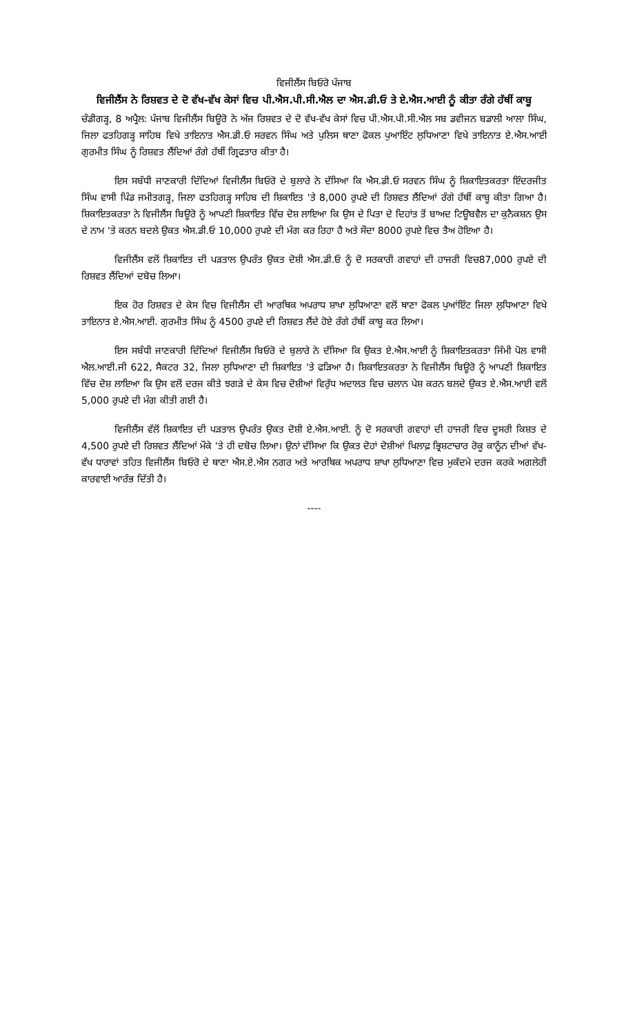ਵਿਜੀਲੈਂਸ ਬਿਓਰੋ ਪੰਜਾਬ
ਵਿਜੀਲੈਂਸ ਨੇ ਰਿਸ਼ਵਤ ਦੇ ਦੋ ਵੱਖ-ਵੱਖ ਕੇਸਾਂ ਵਿਚ ਪੀ.ਐਸ.ਪੀ.ਸੀ.ਐਲ ਦਾ ਐਸ.ਡੀ.ਓ ਤੇ ਏ.ਐਸ.ਆਈ ਨੂੰ ਕੀਤਾ ਰੰਗੇ ਹੱਥੀਂ ਕਾਬੂ
ਚੰਡੀਗੜ੍ਹ, 8 ਅਪ੍ਰੈਲ: ਪੰਜਾਬ ਵਿਜੀਲੈਂਸ ਬਿਊਰੋ ਨੇ ਅੱਜ ਰਿਸ਼ਵਤ ਦੇ ਦੋ ਵੱਖ-ਵੱਖ ਕੇਸਾਂ ਵਿਚ ਪੀ.ਐਸ.ਪੀ.ਸੀ.ਐਲ ਸਬ ਡਵੀਜਨ ਬਡਾਲੀ ਆਲਾ ਸਿੰਘ, ਜਿਲਾ ਫਤਹਿਗੜ੍ਹ ਸਾਹਿਬ ਵਿਖੇ ਤਾਇਨਾਤ ਐਸ.ਡੀ.ਓ ਸਰਵਨ ਸਿੰਘ ਅਤੇ ਪੁਲਿਸ ਥਾਣਾ ਫੋਕਲ ਪੁਆਇੰਟ ਲੁਧਿਆਣਾ ਵਿਖੇ ਤਾਇਨਾਤ ਏ.ਐਸ.ਆਈ ਗੁਰਮੀਤ ਸਿੰਘ ਨੂੰ ਰਿਸ਼ਵਤ ਲੈਂਦਿਆਂ ਰੰਗੇ ਹੱਥੀਂ ਗ੍ਰਿਫਤਾਰ ਕੀਤਾ ਹੈ।
ਇਸ ਸਬੰਧੀ ਜਾਣਕਾਰੀ ਦਿੰਦਿਆਂ ਵਿਜੀਲੈਂਸ ਬਿਓਰੋ ਦੇ ਬੁਲਾਰੇ ਨੇ ਦੱਸਿਆ ਕਿ ਐਸ.ਡੀ.ਓ ਸਰਵਨ ਸਿੰਘ ਨੂੰ ਸ਼ਿਕਾਇਤਕਰਤਾ ਇੰਦਰਜੀਤ ਸਿੰਘ ਵਾਸੀ ਪਿੰਡ ਜਮੀਤਗੜ੍ਹ, ਜਿਲਾ ਫਤਹਿਗੜ੍ਹ ਸਾਹਿਬ ਦੀ ਸ਼ਿਕਾਇਤ 'ਤੇ 8,000 ਰੁਪਏ ਦੀ ਰਿਸ਼ਵਤ ਲੈਂਦਿਆਂ ਰੰਗੇ ਹੱਥੀਂ ਕਾਬੂ ਕੀਤਾ ਗਿਆ ਹੈ। ਸ਼ਿਕਾਇਤਕਰਤਾ ਨੇ ਵਿਜੀਲੈਂਸ ਬਿਊਰੋ ਨੂੰ ਆਪਣੀ ਸ਼ਿਕਾਇਤ ਵਿੱਚ ਦੋਸ਼ ਲਾਇਆ ਕਿ ਉਸ ਦੇ ਪਿਤਾ ਦੇ ਦਿਹਾਂਤ ਤੋਂ ਬਾਅਦ ਟਿਊਬਵੈਲ ਦਾ ਕੁਨੈਕਸ਼ਨ ਉਸ ਦੇ ਨਾਮ 'ਤੇ ਕਰਨ ਬਦਲੇ ਉਕਤ ਐਸ.ਡੀ.ਓ 10,000 ਰੁਪਏ ਦੀ ਮੰਗ ਕਰ ਰਿਹਾ ਹੈ ਅਤੇ ਸੌਦਾ 8000 ਰੁਪਏ ਵਿਚ ਤੈਅ ਹੋਇਆ ਹੈ।
ਵਿਜੀਲੈਂਸ ਵਲੋਂ ਸ਼ਿਕਾਇਤ ਦੀ ਪੜਤਾਲ ਉਪਰੰਤ ਉਕਤ ਦੋਸ਼ੀ ਐਸ.ਡੀ.ਓ ਨੂੰ ਦੋ ਸਰਕਾਰੀ ਗਵਾਹਾਂ ਦੀ ਹਾਜਰੀ ਵਿਚ87,000 ਰੁਪਏ ਦੀ ਰਿਸ਼ਵਤ ਲੈਂਦਿਆਂ ਦਬੋਚ ਲਿਆ।
ਇਕ ਹੋਰ ਰਿਸ਼ਵਤ ਦੇ ਕੇਸ ਵਿਚ ਵਿਜੀਲੈਂਸ ਦੀ ਆਰਥਿਕ ਅਪਰਾਧ ਸ਼ਾਖਾ ਲੁਧਿਆਣਾ ਵਲੋਂ ਥਾਣਾ ਫੋਕਲ ਪੁਆਂਇੰਟ ਜਿਲਾ ਲੁਧਿਆਣਾ ਵਿਖੇ ਤਾਇਨਾਤ ਏ.ਐਸ.ਆਈ. ਗੁਰਮੀਤ ਸਿੰਘ ਨੂੰ 4500 ਰੁਪਏ ਦੀ ਰਿਸ਼ਵਤ ਲੈਂਦੇ ਹੋਏ ਰੰਗੇ ਹੱਥੀਂ ਕਾਬੂ ਕਰ ਲਿਆ।
ਇਸ ਸਬੰਧੀ ਜਾਣਕਾਰੀ ਦਿੰਦਿਆਂ ਵਿਜੀਲੈਂਸ ਬਿਓਰੋ ਦੇ ਬੁਲਾਰੇ ਨੇ ਦੱਸਿਆ ਕਿ ਉਕਤ ਏ.ਐਸ.ਆਈ ਨੂੰ ਸ਼ਿਕਾਇਤਕਰਤਾ ਜਿੰਮੀ ਪੋਲ ਵਾਸੀ ਐਲ.ਆਈ.ਜੀ 622, ਸੈਕਟਰ 32, ਜਿਲਾ ਲੁਧਿਆਣਾ ਦੀ ਸ਼ਿਕਾਇਤ 'ਤੇ ਫੜਿਆ ਹੈ। ਸ਼ਿਕਾਇਤਕਰਤਾ ਨੇ ਵਿਜੀਲੈਂਸ ਬਿਊਰੋ ਨੂੰ ਆਪਣੀ ਸ਼ਿਕਾਇਤ ਵਿੱਚ ਦੋਸ਼ ਲਾਇਆ ਕਿ ਉਸ ਵਲੋਂ ਦਰਜ ਕੀਤੇ ਝਗੜੇ ਦੇ ਕੇਸ ਵਿਚ ਦੋਸ਼ੀਆਂ ਵਿਰੁੱਧ ਅਦਾਲਤ ਵਿਚ ਚਲਾਨ ਪੇਸ਼ ਕਰਨ ਬਲਦੇ ਉਕਤ ਏ.ਐਸ.ਆਈ ਵਲੋਂ 5,000 ਰੁਪਏ ਦੀ ਮੰਗ ਕੀਤੀ ਗਈ ਹੈ।
ਵਿਜੀਲੈਂਸ ਵੱਲੋਂ ਸ਼ਿਕਾਇਤ ਦੀ ਪੜਤਾਲ ਉਪਰੰਤ ਉਕਤ ਦੋਸ਼ੀ ਏ.ਐਸ.ਆਈ. ਨੂੰ ਦੋ ਸਰਕਾਰੀ ਗਵਾਹਾਂ ਦੀ ਹਾਜਰੀ ਵਿਚ ਦੂਸਰੀ ਕਿਸ਼ਤ ਦੇ 4,500 ਰੁਪਏ ਦੀ ਰਿਸ਼ਵਤ ਲੈਂਦਿਆਂ ਮੌਕੇ 'ਤੇ ਹੀ ਦਬੋਚ ਲਿਆ। ਉਨਾਂ ਦੱਸਿਆ ਕਿ ਉਕਤ ਦੋਹਾਂ ਦੋਸ਼ੀਆਂ ਖਿਲਾਫ਼ ਭ੍ਰਿਸ਼ਟਾਚਾਰ ਰੋਕੂ ਕਾਨੂੰਨ ਦੀਆਂ ਵੱਖ-ਵੱਖ ਧਾਰਾਵਾਂ ਤਹਿਤ ਵਿਜੀਲੈਂਸ ਬਿਓਰੋ ਦੇ ਥਾਣਾ ਐਸ.ਏ.ਐਸ ਨਗਰ ਅਤੇ ਆਰਥਿਕ ਅਪਰਾਧ ਸ਼ਾਖਾ ਲੁਧਿਆਣਾ ਵਿਚ ਮੁਕੱਦਮੇ ਦਰਜ ਕਰਕੇ ਅਗਲੇਰੀ ਕਾਰਵਾਈ ਆਰੰਭ ਦਿੱਤੀ ਹੈ।
----